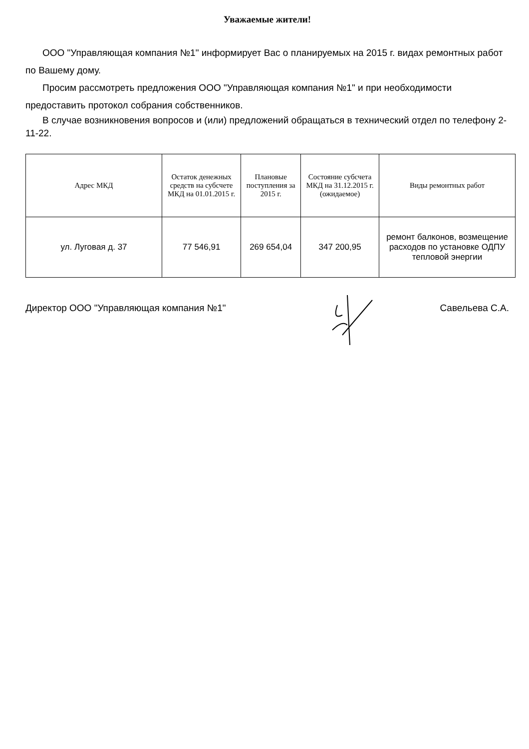Уважаемые жители!
ООО "Управляющая компания №1" информирует Вас о планируемых на 2015 г. видах ремонтных работ по Вашему дому.
Просим рассмотреть предложения ООО "Управляющая компания №1" и при необходимости предоставить протокол собрания собственников.
В случае возникновения вопросов и (или) предложений обращаться в технический отдел по телефону 2-11-22.
| Адрес МКД | Остаток денежных средств на субсчете МКД на 01.01.2015 г. | Плановые поступления за 2015 г. | Состояние субсчета МКД на 31.12.2015 г. (ожидаемое) | Виды ремонтных работ |
| --- | --- | --- | --- | --- |
| ул. Луговая д. 37 | 77 546,91 | 269 654,04 | 347 200,95 | ремонт балконов, возмещение расходов по установке ОДПУ тепловой энергии |
Директор ООО "Управляющая компания №1" Савельева С.А.